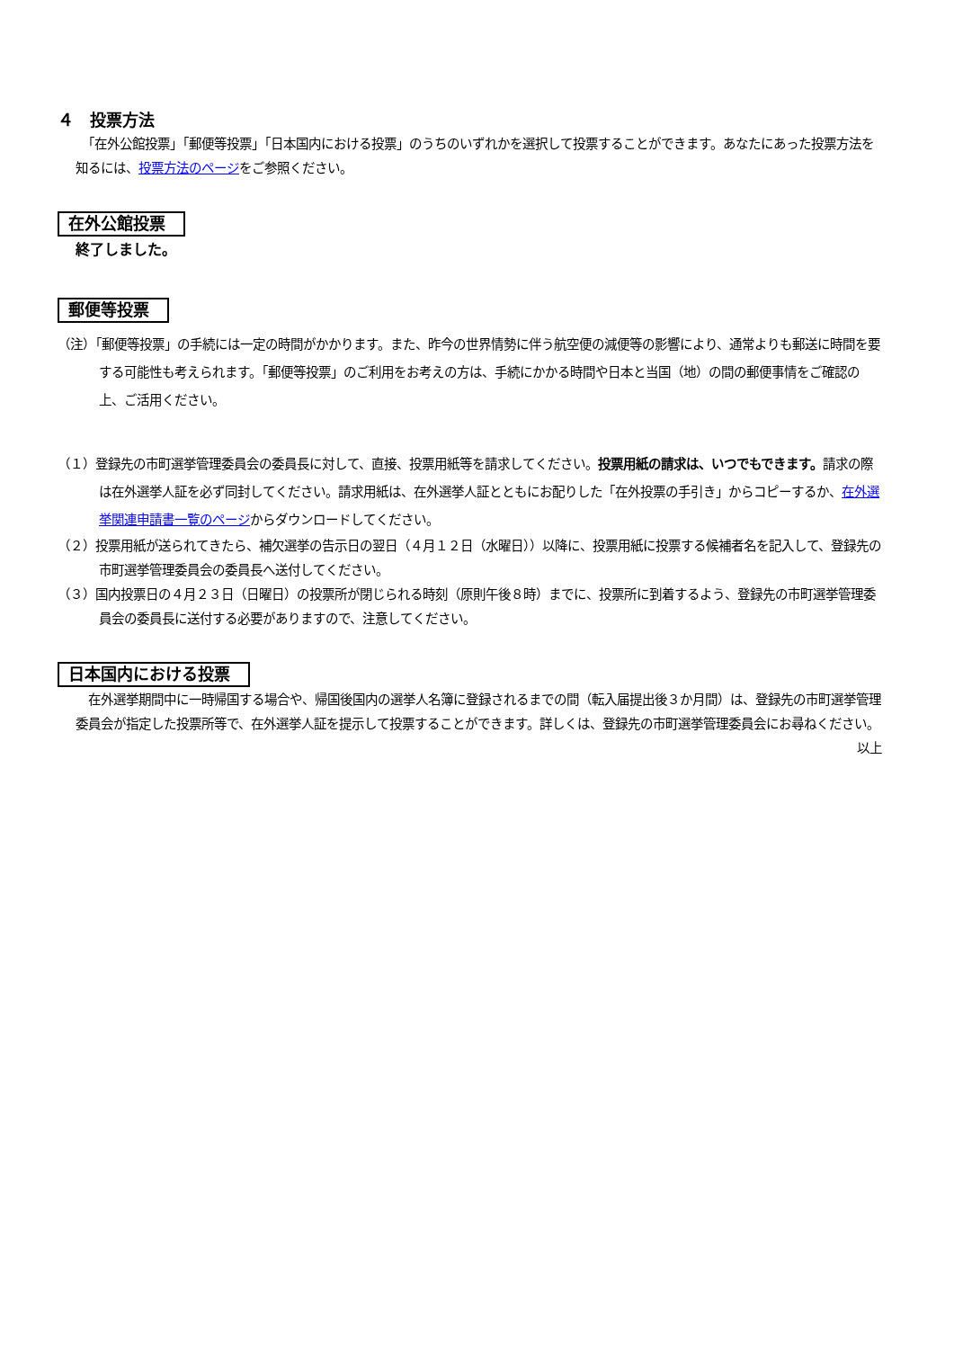４　投票方法
　「在外公館投票」「郵便等投票」「日本国内における投票」のうちのいずれかを選択して投票することができます。あなたにあった投票方法を知るには、投票方法のページをご参照ください。
在外公館投票
終了しました。
郵便等投票
（注）「郵便等投票」の手続には一定の時間がかかります。また、昨今の世界情勢に伴う航空便の減便等の影響により、通常よりも郵送に時間を要する可能性も考えられます。「郵便等投票」のご利用をお考えの方は、手続にかかる時間や日本と当国（地）の間の郵便事情をご確認の上、ご活用ください。
（１）登録先の市町選挙管理委員会の委員長に対して、直接、投票用紙等を請求してください。投票用紙の請求は、いつでもできます。請求の際は在外選挙人証を必ず同封してください。請求用紙は、在外選挙人証とともにお配りした「在外投票の手引き」からコピーするか、在外選挙関連申請書一覧のページからダウンロードしてください。
（２）投票用紙が送られてきたら、補欠選挙の告示日の翌日（４月１２日（水曜日））以降に、投票用紙に投票する候補者名を記入して、登録先の市町選挙管理委員会の委員長へ送付してください。
（３）国内投票日の４月２３日（日曜日）の投票所が閉じられる時刻（原則午後８時）までに、投票所に到着するよう、登録先の市町選挙管理委員会の委員長に送付する必要がありますので、注意してください。
日本国内における投票
　在外選挙期間中に一時帰国する場合や、帰国後国内の選挙人名簿に登録されるまでの間（転入届提出後３か月間）は、登録先の市町選挙管理委員会が指定した投票所等で、在外選挙人証を提示して投票することができます。詳しくは、登録先の市町選挙管理委員会にお尋ねください。
以上